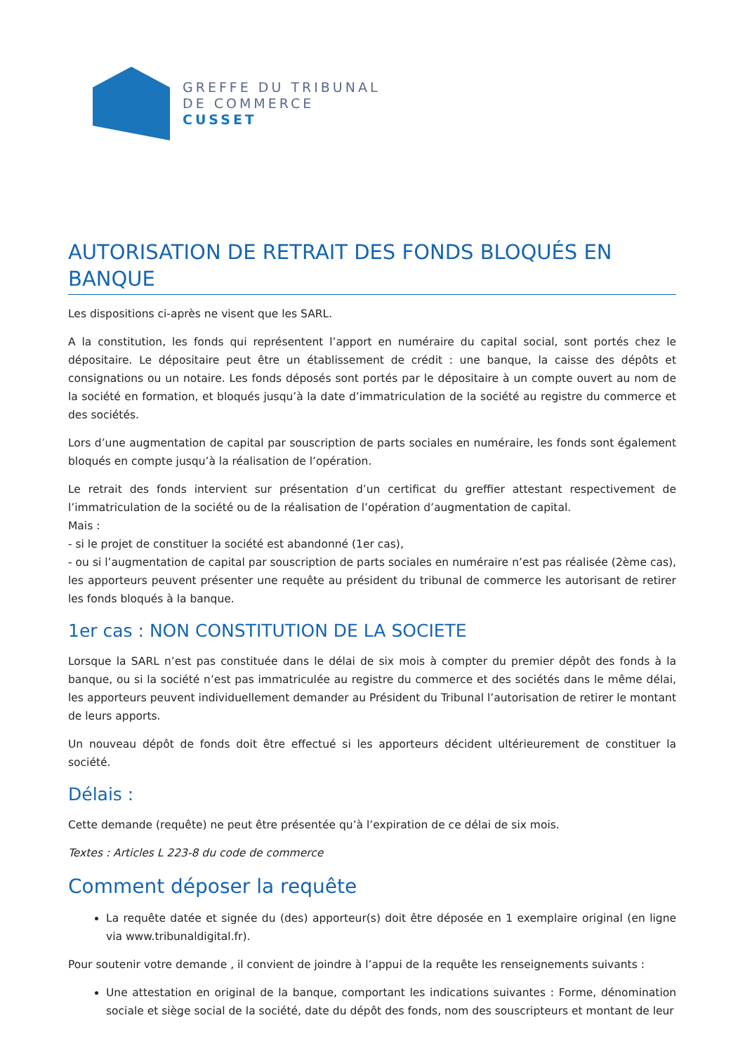GREFFE DU TRIBUNAL
DE COMMERCE
CUSSET
AUTORISATION DE RETRAIT DES FONDS BLOQUÉS EN BANQUE
Les dispositions ci-après ne visent que les SARL.
A la constitution, les fonds qui représentent l’apport en numéraire du capital social, sont portés chez le dépositaire. Le dépositaire peut être un établissement de crédit : une banque, la caisse des dépôts et consignations ou un notaire. Les fonds déposés sont portés par le dépositaire à un compte ouvert au nom de la société en formation, et bloqués jusqu’à la date d’immatriculation de la société au registre du commerce et des sociétés.
Lors d’une augmentation de capital par souscription de parts sociales en numéraire, les fonds sont également bloqués en compte jusqu’à la réalisation de l’opération.
Le retrait des fonds intervient sur présentation d’un certificat du greffier attestant respectivement de l’immatriculation de la société ou de la réalisation de l’opération d’augmentation de capital.
Mais :
- si le projet de constituer la société est abandonné (1er cas),
- ou si l’augmentation de capital par souscription de parts sociales en numéraire n’est pas réalisée (2ème cas), les apporteurs peuvent présenter une requête au président du tribunal de commerce les autorisant de retirer les fonds bloqués à la banque.
1er cas : NON CONSTITUTION DE LA SOCIETE
Lorsque la SARL n’est pas constituée dans le délai de six mois à compter du premier dépôt des fonds à la banque, ou si la société n’est pas immatriculée au registre du commerce et des sociétés dans le même délai, les apporteurs peuvent individuellement demander au Président du Tribunal l’autorisation de retirer le montant de leurs apports.
Un nouveau dépôt de fonds doit être effectué si les apporteurs décident ultérieurement de constituer la société.
Délais :
Cette demande (requête) ne peut être présentée qu’à l’expiration de ce délai de six mois.
Textes : Articles L 223-8 du code de commerce
Comment déposer la requête
La requête datée et signée du (des) apporteur(s) doit être déposée en 1 exemplaire original (en ligne via www.tribunaldigital.fr).
Pour soutenir votre demande , il convient de joindre à l’appui de la requête les renseignements suivants :
Une attestation en original de la banque, comportant les indications suivantes : Forme, dénomination sociale et siège social de la société, date du dépôt des fonds, nom des souscripteurs et montant de leur